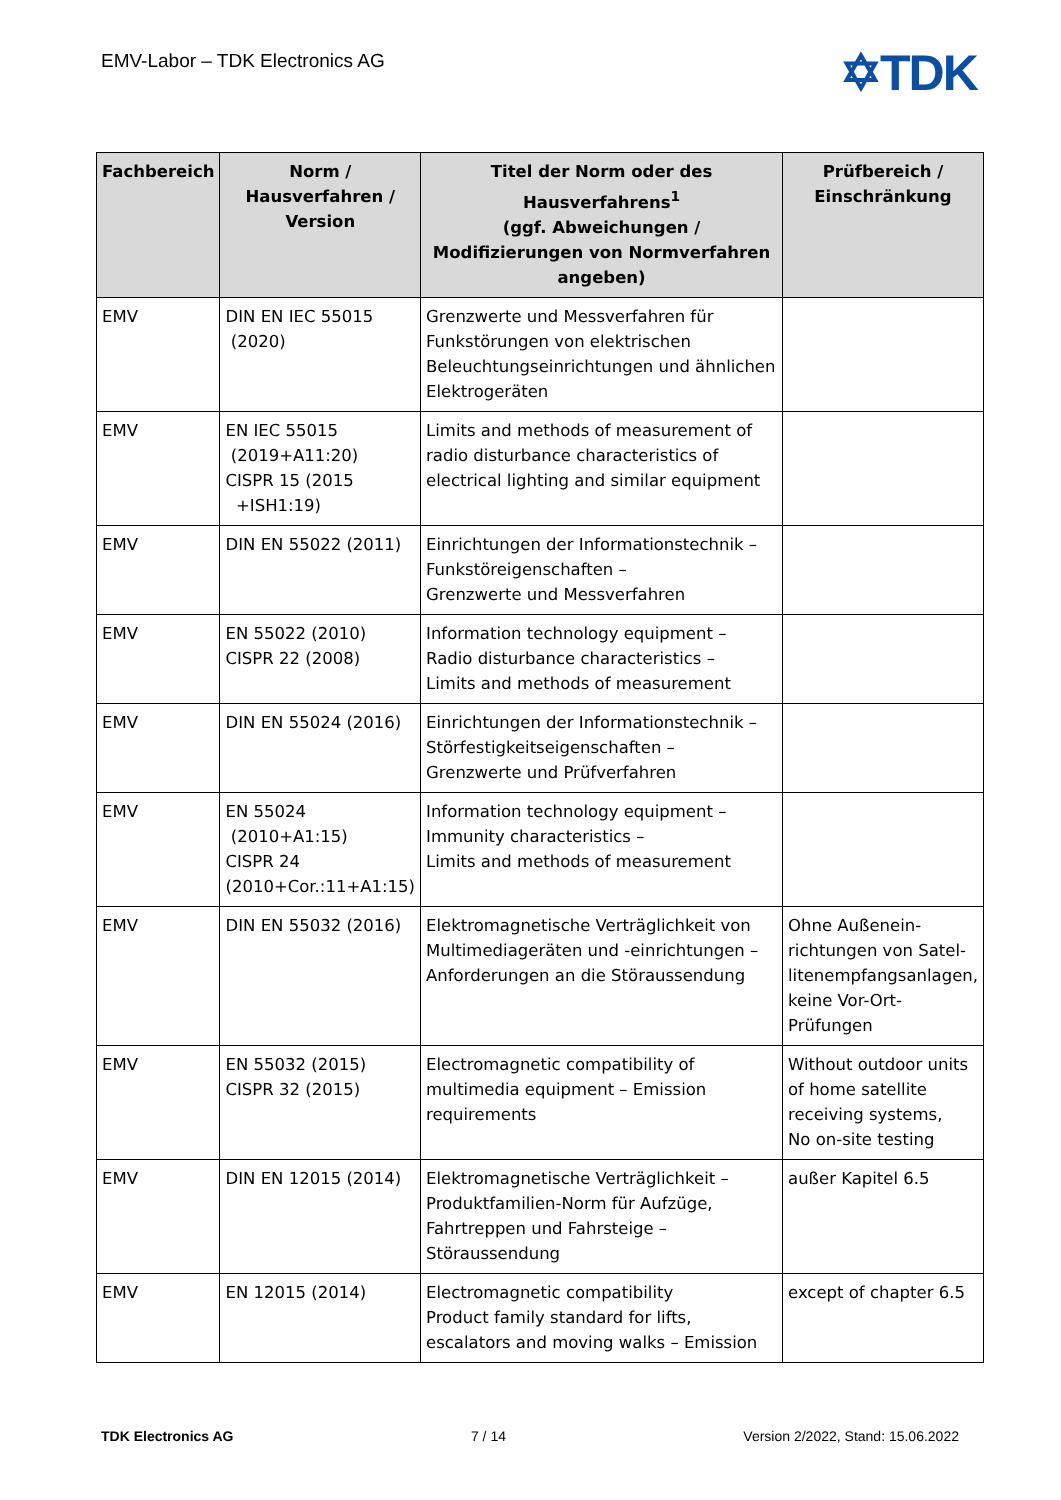EMV-Labor – TDK Electronics AG ✡TDK
| Fachbereich | Norm / Hausverfahren / Version | Titel der Norm oder des Hausverfahrens<sup>1</sup> (ggf. Abweichungen / Modifizierungen von Normverfahren angeben) | Prüfbereich / Einschränkung |
| --- | --- | --- | --- |
| EMV | DIN EN IEC 55015 (2020) | Grenzwerte und Messverfahren für Funkstörungen von elektrischen Beleuchtungseinrichtungen und ähnlichen Elektrogeräten | |
| EMV | EN IEC 55015 (2019+A11:20) CISPR 15 (2015 +ISH1:19) | Limits and methods of measurement of radio disturbance characteristics of electrical lighting and similar equipment | |
| EMV | DIN EN 55022 (2011) | Einrichtungen der Informationstechnik – Funkstöreigenschaften – Grenzwerte und Messverfahren | |
| EMV | EN 55022 (2010) CISPR 22 (2008) | Information technology equipment – Radio disturbance characteristics – Limits and methods of measurement | |
| EMV | DIN EN 55024 (2016) | Einrichtungen der Informationstechnik – Störfestigkeitseigenschaften – Grenzwerte und Prüfverfahren | |
| EMV | EN 55024 (2010+A1:15) CISPR 24 (2010+Cor.:11+A1:15) | Information technology equipment – Immunity characteristics – Limits and methods of measurement | |
| EMV | DIN EN 55032 (2016) | Elektromagnetische Verträglichkeit von Multimediageräten und -einrichtungen – Anforderungen an die Störaussendung | Ohne Außenein-richtungen von Satel-litenempfangsanlagen, keine Vor-Ort-Prüfungen |
| EMV | EN 55032 (2015) CISPR 32 (2015) | Electromagnetic compatibility of multimedia equipment – Emission requirements | Without outdoor units of home satellite receiving systems, No on-site testing |
| EMV | DIN EN 12015 (2014) | Elektromagnetische Verträglichkeit – Produktfamilien-Norm für Aufzüge, Fahrtreppen und Fahrsteige – Störaussendung | außer Kapitel 6.5 |
| EMV | EN 12015 (2014) | Electromagnetic compatibility Product family standard for lifts, escalators and moving walks – Emission | except of chapter 6.5 |
TDK Electronics AG 7 / 14 Version 2/2022, Stand: 15.06.2022